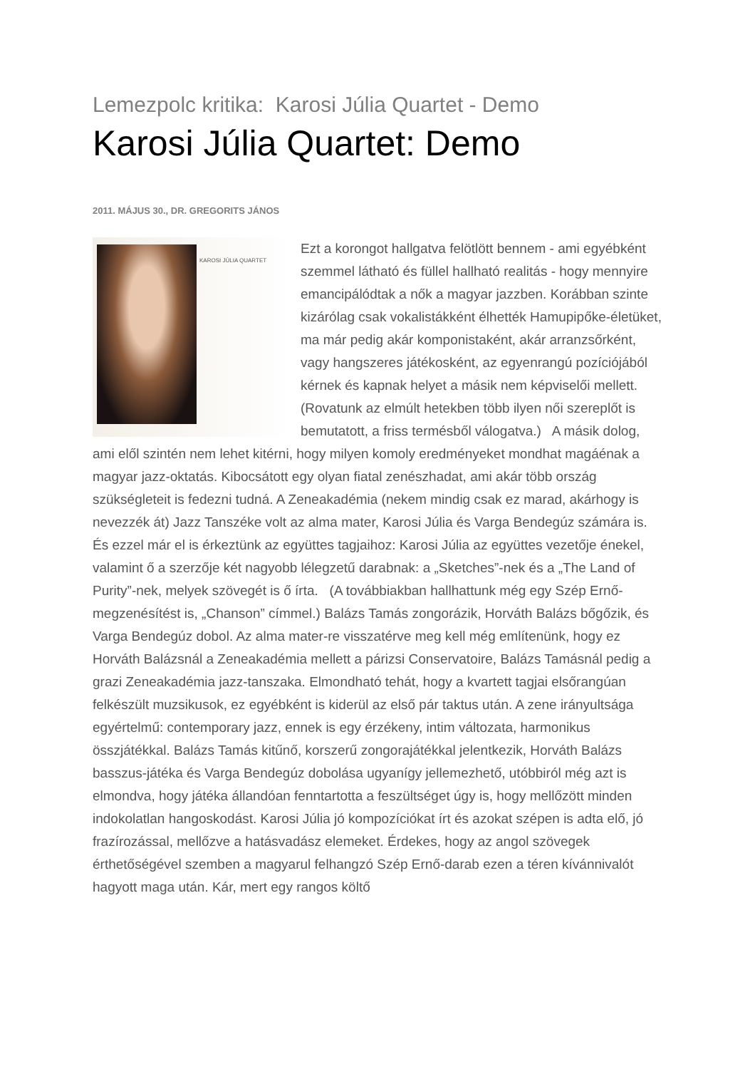Lemezpolc kritika: Karosi Júlia Quartet - Demo
Karosi Júlia Quartet: Demo
2011. MÁJUS 30., DR. GREGORITS JÁNOS
KAROSI JÚLIA QUARTET
Ezt a korongot hallgatva felötlött bennem - ami egyébként szemmel látható és füllel hallható realitás - hogy mennyire emancipálódtak a nők a magyar jazzben. Korábban szinte kizárólag csak vokalistákként élhették Hamupipőke-életüket, ma már pedig akár komponistaként, akár arranzsőrként, vagy hangszeres játékosként, az egyenrangú pozíciójából kérnek és kapnak helyet a másik nem képviselői mellett. (Rovatunk az elmúlt hetekben több ilyen női szereplőt is bemutatott, a friss termésből válogatva.) A másik dolog, ami elől szintén nem lehet kitérni, hogy milyen komoly eredményeket mondhat magáénak a magyar jazz-oktatás. Kibocsátott egy olyan fiatal zenészhadat, ami akár több ország szükségleteit is fedezni tudná. A Zeneakadémia (nekem mindig csak ez marad, akárhogy is nevezzék át) Jazz Tanszéke volt az alma mater, Karosi Júlia és Varga Bendegúz számára is. És ezzel már el is érkeztünk az együttes tagjaihoz: Karosi Júlia az együttes vezetője énekel, valamint ő a szerzője két nagyobb lélegzetű darabnak: a „Sketches”-nek és a „The Land of Purity”-nek, melyek szövegét is ő írta. (A továbbiakban hallhattunk még egy Szép Ernő-megzenésítést is, „Chanson” címmel.) Balázs Tamás zongorázik, Horváth Balázs bőgőzik, és Varga Bendegúz dobol. Az alma mater-re visszatérve meg kell még említenünk, hogy ez Horváth Balázsnál a Zeneakadémia mellett a párizsi Conservatoire, Balázs Tamásnál pedig a grazi Zeneakadémia jazz-tanszaka. Elmondható tehát, hogy a kvartett tagjai elsőrangúan felkészült muzsikusok, ez egyébként is kiderül az első pár taktus után. A zene irányultsága egyértelmű: contemporary jazz, ennek is egy érzékeny, intim változata, harmonikus összjátékkal. Balázs Tamás kitűnő, korszerű zongorajátékkal jelentkezik, Horváth Balázs basszus-játéka és Varga Bendegúz dobolása ugyanígy jellemezhető, utóbbiról még azt is elmondva, hogy játéka állandóan fenntartotta a feszültséget úgy is, hogy mellőzött minden indokolatlan hangoskodást. Karosi Júlia jó kompozíciókat írt és azokat szépen is adta elő, jó frazírozással, mellőzve a hatásvadász elemeket. Érdekes, hogy az angol szövegek érthetőségével szemben a magyarul felhangzó Szép Ernő-darab ezen a téren kívánnivalót hagyott maga után. Kár, mert egy rangos költő